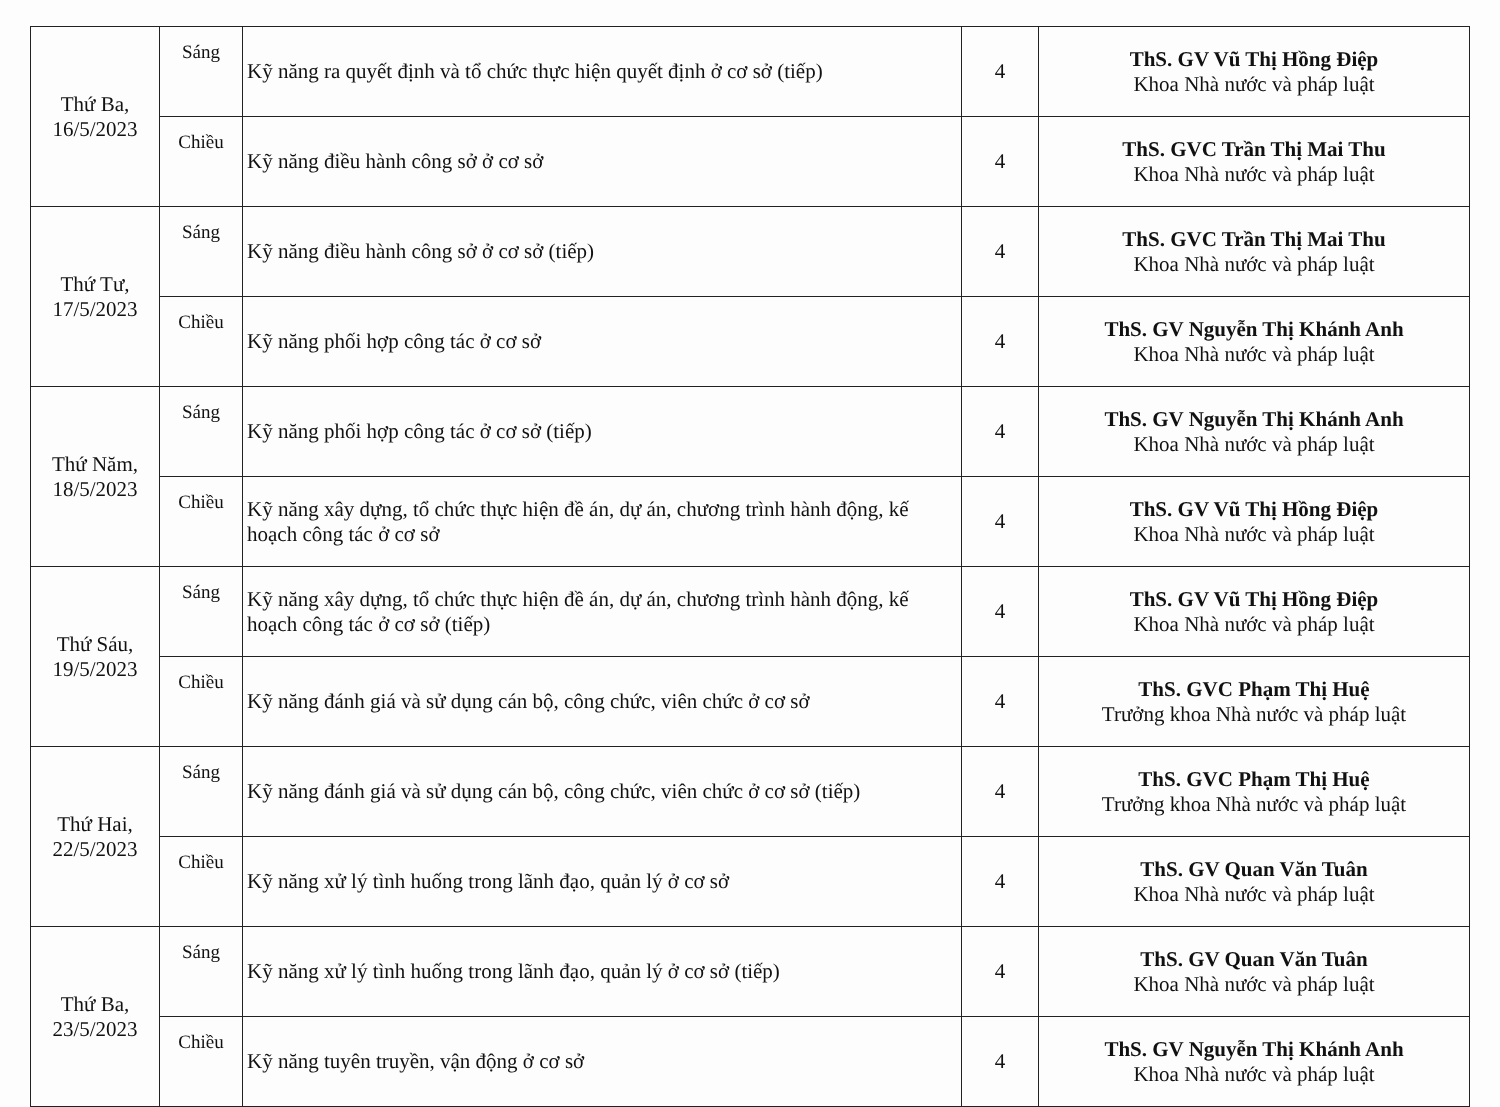| Thứ Ba, 16/5/2023 | Sáng | Kỹ năng ra quyết định và tổ chức thực hiện quyết định ở cơ sở (tiếp) | 4 | ThS. GV Vũ Thị Hồng Điệp Khoa Nhà nước và pháp luật |
| | Chiều | Kỹ năng điều hành công sở ở cơ sở | 4 | ThS. GVC Trần Thị Mai Thu Khoa Nhà nước và pháp luật |
| Thứ Tư, 17/5/2023 | Sáng | Kỹ năng điều hành công sở ở cơ sở (tiếp) | 4 | ThS. GVC Trần Thị Mai Thu Khoa Nhà nước và pháp luật |
| | Chiều | Kỹ năng phối hợp công tác ở cơ sở | 4 | ThS. GV Nguyễn Thị Khánh Anh Khoa Nhà nước và pháp luật |
| Thứ Năm, 18/5/2023 | Sáng | Kỹ năng phối hợp công tác ở cơ sở (tiếp) | 4 | ThS. GV Nguyễn Thị Khánh Anh Khoa Nhà nước và pháp luật |
| | Chiều | Kỹ năng xây dựng, tổ chức thực hiện đề án, dự án, chương trình hành động, kế hoạch công tác ở cơ sở | 4 | ThS. GV Vũ Thị Hồng Điệp Khoa Nhà nước và pháp luật |
| Thứ Sáu, 19/5/2023 | Sáng | Kỹ năng xây dựng, tổ chức thực hiện đề án, dự án, chương trình hành động, kế hoạch công tác ở cơ sở (tiếp) | 4 | ThS. GV Vũ Thị Hồng Điệp Khoa Nhà nước và pháp luật |
| | Chiều | Kỹ năng đánh giá và sử dụng cán bộ, công chức, viên chức ở cơ sở | 4 | ThS. GVC Phạm Thị Huệ Trưởng khoa Nhà nước và pháp luật |
| Thứ Hai, 22/5/2023 | Sáng | Kỹ năng đánh giá và sử dụng cán bộ, công chức, viên chức ở cơ sở (tiếp) | 4 | ThS. GVC Phạm Thị Huệ Trưởng khoa Nhà nước và pháp luật |
| | Chiều | Kỹ năng xử lý tình huống trong lãnh đạo, quản lý ở cơ sở | 4 | ThS. GV Quan Văn Tuân Khoa Nhà nước và pháp luật |
| Thứ Ba, 23/5/2023 | Sáng | Kỹ năng xử lý tình huống trong lãnh đạo, quản lý ở cơ sở (tiếp) | 4 | ThS. GV Quan Văn Tuân Khoa Nhà nước và pháp luật |
| | Chiều | Kỹ năng tuyên truyền, vận động ở cơ sở | 4 | ThS. GV Nguyễn Thị Khánh Anh Khoa Nhà nước và pháp luật |